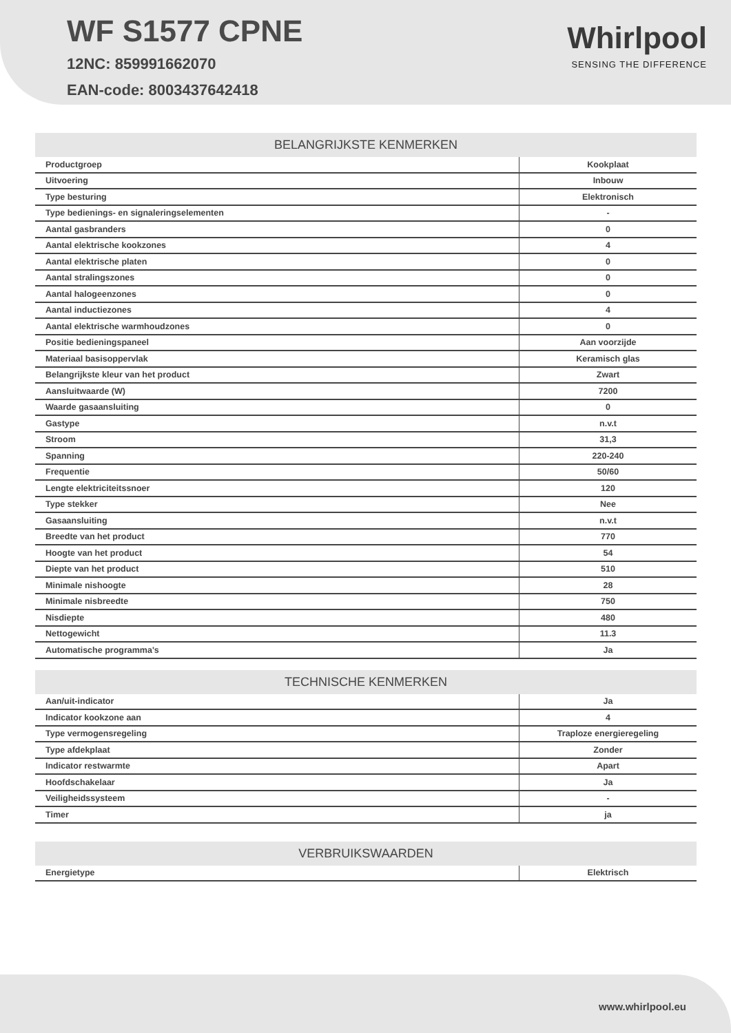WF S1577 CPNE
12NC: 859991662070
EAN-code: 8003437642418
Whirlpool
SENSING THE DIFFERENCE
BELANGRIJKSTE KENMERKEN
| Productgroep | Kookplaat |
| Uitvoering | Inbouw |
| Type besturing | Elektronisch |
| Type bedienings- en signaleringselementen | - |
| Aantal gasbranders | 0 |
| Aantal elektrische kookzones | 4 |
| Aantal elektrische platen | 0 |
| Aantal stralingszones | 0 |
| Aantal halogeenzones | 0 |
| Aantal inductiezones | 4 |
| Aantal elektrische warmhoudzones | 0 |
| Positie bedieningspaneel | Aan voorzijde |
| Materiaal basisoppervlak | Keramisch glas |
| Belangrijkste kleur van het product | Zwart |
| Aansluitwaarde (W) | 7200 |
| Waarde gasaansluiting | 0 |
| Gastype | n.v.t |
| Stroom | 31,3 |
| Spanning | 220-240 |
| Frequentie | 50/60 |
| Lengte elektriciteitssnoer | 120 |
| Type stekker | Nee |
| Gasaansluiting | n.v.t |
| Breedte van het product | 770 |
| Hoogte van het product | 54 |
| Diepte van het product | 510 |
| Minimale nishoogte | 28 |
| Minimale nisbreedte | 750 |
| Nisdiepte | 480 |
| Nettogewicht | 11.3 |
| Automatische programma's | Ja |
TECHNISCHE KENMERKEN
| Aan/uit-indicator | Ja |
| Indicator kookzone aan | 4 |
| Type vermogensregeling | Traploze energieregeling |
| Type afdekplaat | Zonder |
| Indicator restwarmte | Apart |
| Hoofdschakelaar | Ja |
| Veiligheidssysteem | - |
| Timer | ja |
VERBRUIKSWAARDEN
| Energietype | Elektrisch |
www.whirlpool.eu